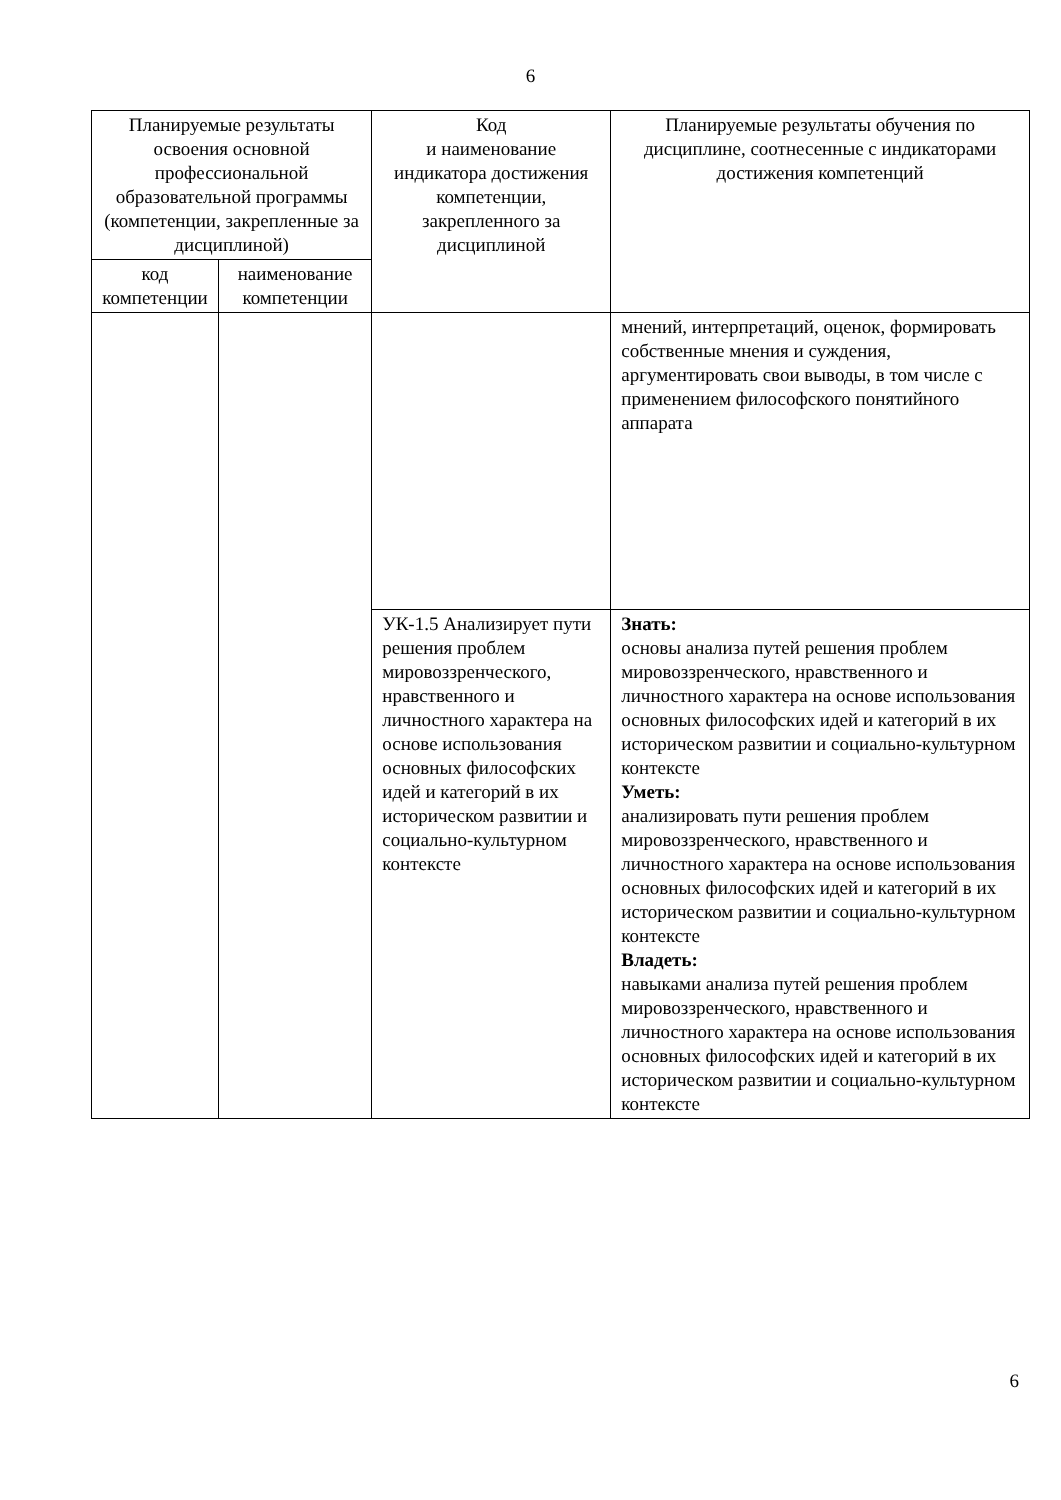6
| Планируемые результаты освоения основной профессиональной образовательной программы (компетенции, закрепленные за дисциплиной) | | Код и наименование индикатора достижения компетенции, закрепленного за дисциплиной | Планируемые результаты обучения по дисциплине, соотнесенные с индикаторами достижения компетенций |
| --- | --- | --- | --- |
| код компетенции | наименование компетенции | | |
| | | | мнений, интерпретаций, оценок, формировать собственные мнения и суждения, аргументировать свои выводы, в том числе с применением философского понятийного аппарата |
| | | УК-1.5 Анализирует пути решения проблем мировоззренческого, нравственного и личностного характера на основе использования основных философских идей и категорий в их историческом развитии и социально-культурном контексте | Знать: основы анализа путей решения проблем мировоззренческого, нравственного и личностного характера на основе использования основных философских идей и категорий в их историческом развитии и социально-культурном контексте Уметь: анализировать пути решения проблем мировоззренческого, нравственного и личностного характера на основе использования основных философских идей и категорий в их историческом развитии и социально-культурном контексте Владеть: навыками анализа путей решения проблем мировоззренческого, нравственного и личностного характера на основе использования основных философских идей и категорий в их историческом развитии и социально-культурном контексте |
6